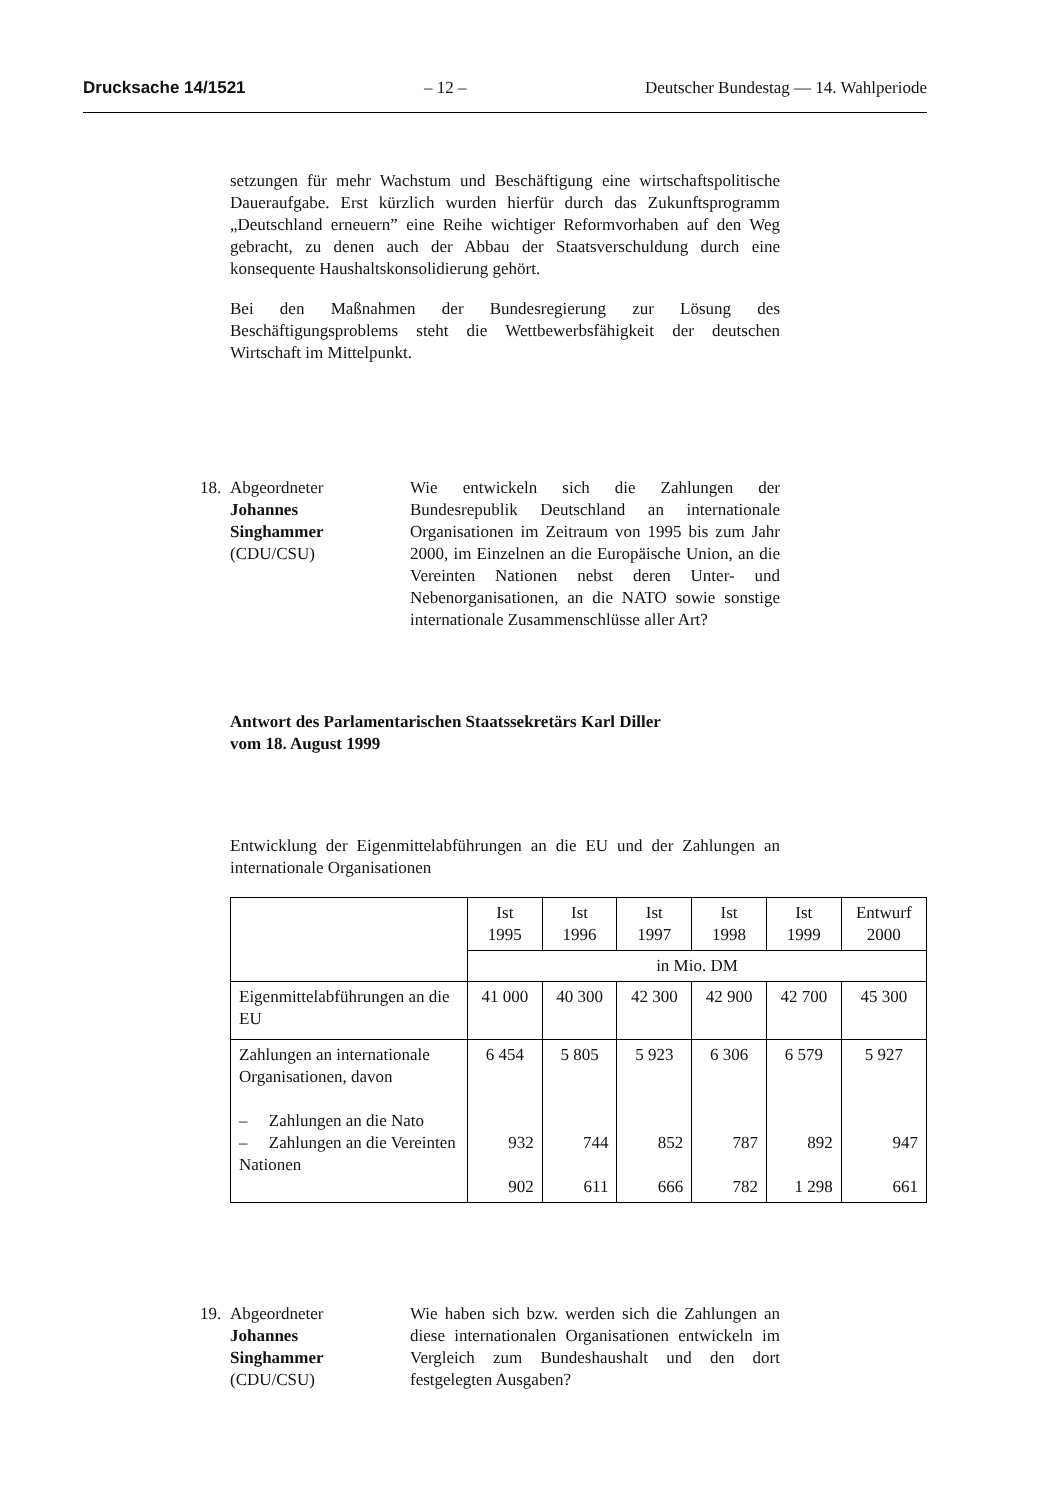Drucksache 14/1521 – 12 – Deutscher Bundestag — 14. Wahlperiode
setzungen für mehr Wachstum und Beschäftigung eine wirtschaftspolitische Daueraufgabe. Erst kürzlich wurden hierfür durch das Zukunftsprogramm „Deutschland erneuern” eine Reihe wichtiger Reformvorhaben auf den Weg gebracht, zu denen auch der Abbau der Staatsverschuldung durch eine konsequente Haushaltskonsolidierung gehört.
Bei den Maßnahmen der Bundesregierung zur Lösung des Beschäftigungsproblems steht die Wettbewerbsfähigkeit der deutschen Wirtschaft im Mittelpunkt.
18.
Abgeordneter
Johannes
Singhammer
(CDU/CSU)
Wie entwickeln sich die Zahlungen der Bundesrepublik Deutschland an internationale Organisationen im Zeitraum von 1995 bis zum Jahr 2000, im Einzelnen an die Europäische Union, an die Vereinten Nationen nebst deren Unter- und Nebenorganisationen, an die NATO sowie sonstige internationale Zusammenschlüsse aller Art?
Antwort des Parlamentarischen Staatssekretärs Karl Diller
vom 18. August 1999
Entwicklung der Eigenmittelabführungen an die EU und der Zahlungen an internationale Organisationen
| | Ist 1995 | Ist 1996 | Ist 1997 | Ist 1998 | Ist 1999 | Entwurf 2000 |
| --- | --- | --- | --- | --- | --- | --- |
| | in Mio. DM | | | | | |
| Eigenmittelabführungen an die EU | 41 000 | 40 300 | 42 300 | 42 900 | 42 700 | 45 300 |
| Zahlungen an internationale Organisationen, davon – Zahlungen an die Nato – Zahlungen an die Vereinten Nationen | 6 454 932 902 | 5 805 744 611 | 5 923 852 666 | 6 306 787 782 | 6 579 892 1 298 | 5 927 947 661 |
19.
Abgeordneter
Johannes
Singhammer
(CDU/CSU)
Wie haben sich bzw. werden sich die Zahlungen an diese internationalen Organisationen entwickeln im Vergleich zum Bundeshaushalt und den dort festgelegten Ausgaben?